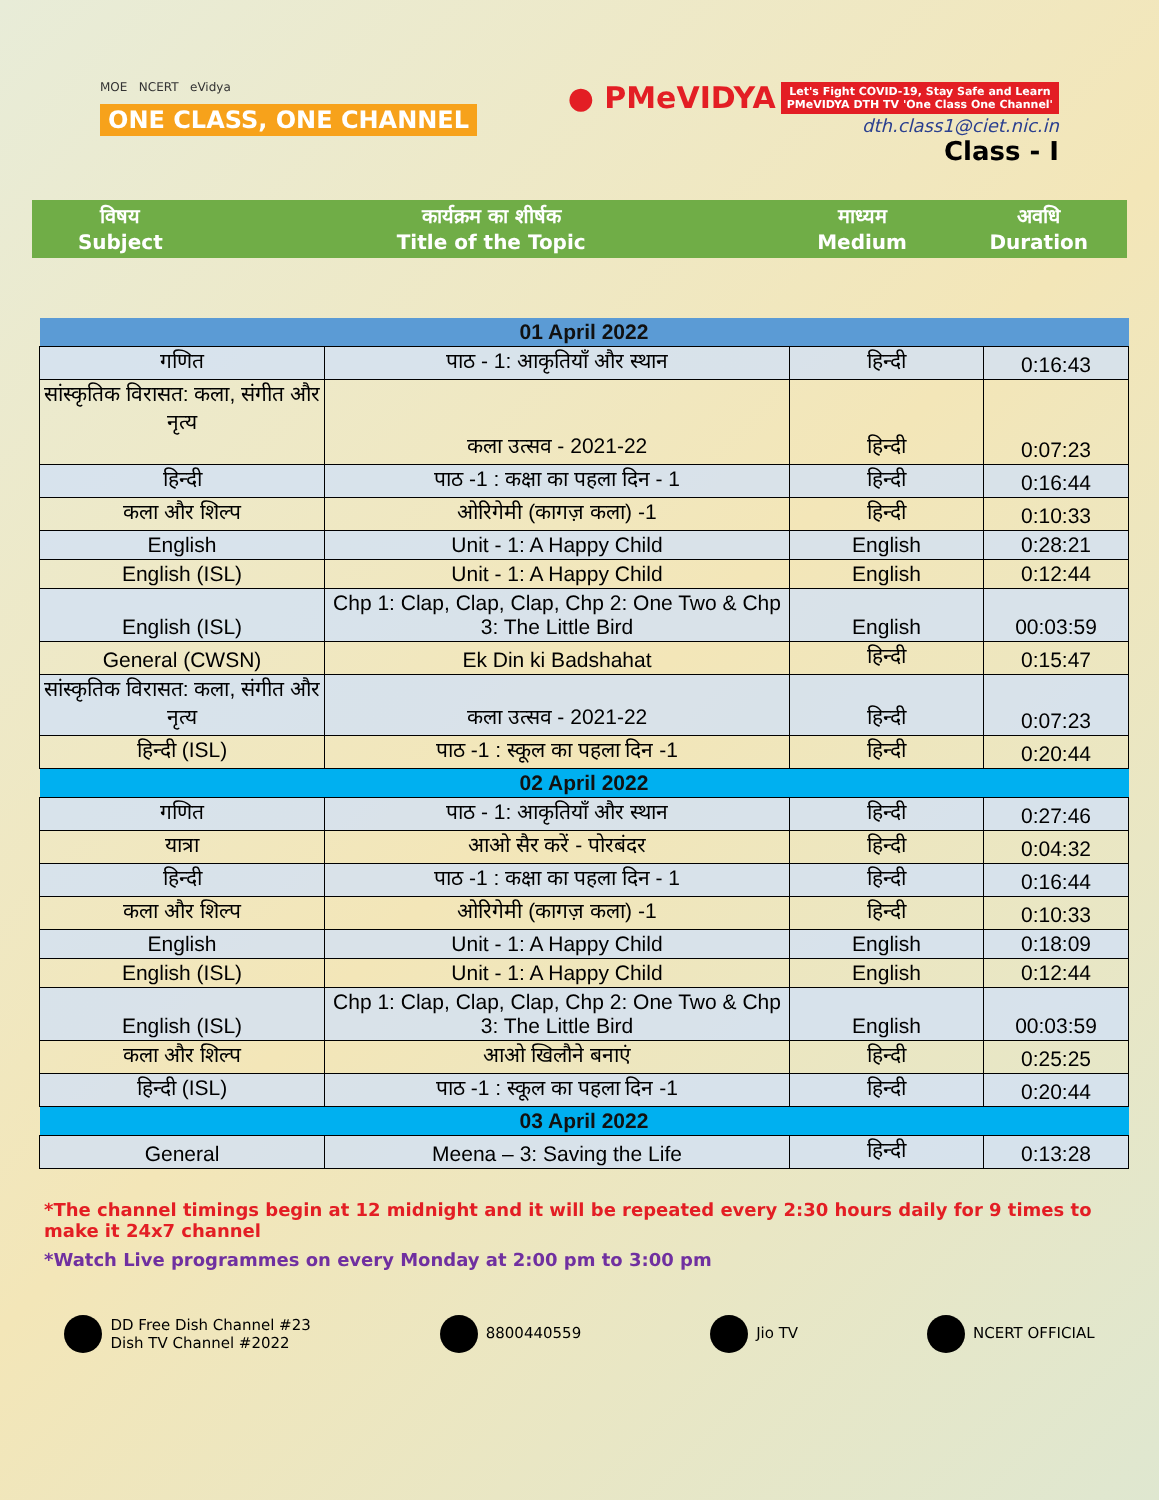MOE NCERT eVidya
ONE CLASS, ONE CHANNEL
● PMeVIDYA Let's Fight COVID-19, Stay Safe and Learn
PMeVIDYA DTH TV 'One Class One Channel'
dth.class1@ciet.nic.in
Class - I
विषय
Subject
कार्यक्रम का शीर्षक
Title of the Topic
माध्यम
Medium
अवधि
Duration
| 01 April 2022 | | | |
| गणित | पाठ - 1: आकृतियाँ और स्थान | हिन्दी | 0:16:43 |
| सांस्कृतिक विरासत: कला, संगीत और नृत्य | कला उत्सव - 2021-22 | हिन्दी | 0:07:23 |
| हिन्दी | पाठ -1 : कक्षा का पहला दिन - 1 | हिन्दी | 0:16:44 |
| कला और शिल्प | ओरिगेमी (कागज़ कला) -1 | हिन्दी | 0:10:33 |
| English | Unit - 1: A Happy Child | English | 0:28:21 |
| English (ISL) | Unit - 1: A Happy Child | English | 0:12:44 |
| English (ISL) | Chp 1: Clap, Clap, Clap, Chp 2: One Two & Chp 3: The Little Bird | English | 00:03:59 |
| General (CWSN) | Ek Din ki Badshahat | हिन्दी | 0:15:47 |
| सांस्कृतिक विरासत: कला, संगीत और नृत्य | कला उत्सव - 2021-22 | हिन्दी | 0:07:23 |
| हिन्दी (ISL) | पाठ -1 : स्कूल का पहला दिन -1 | हिन्दी | 0:20:44 |
| 02 April 2022 | | | |
| गणित | पाठ - 1: आकृतियाँ और स्थान | हिन्दी | 0:27:46 |
| यात्रा | आओ सैर करें - पोरबंदर | हिन्दी | 0:04:32 |
| हिन्दी | पाठ -1 : कक्षा का पहला दिन - 1 | हिन्दी | 0:16:44 |
| कला और शिल्प | ओरिगेमी (कागज़ कला) -1 | हिन्दी | 0:10:33 |
| English | Unit - 1: A Happy Child | English | 0:18:09 |
| English (ISL) | Unit - 1: A Happy Child | English | 0:12:44 |
| English (ISL) | Chp 1: Clap, Clap, Clap, Chp 2: One Two & Chp 3: The Little Bird | English | 00:03:59 |
| कला और शिल्प | आओ खिलौने बनाएं | हिन्दी | 0:25:25 |
| हिन्दी (ISL) | पाठ -1 : स्कूल का पहला दिन -1 | हिन्दी | 0:20:44 |
| 03 April 2022 | | | |
| General | Meena – 3: Saving the Life | हिन्दी | 0:13:28 |
*The channel timings begin at 12 midnight and it will be repeated every 2:30 hours daily for 9 times to make it 24x7 channel
*Watch Live programmes on every Monday at 2:00 pm to 3:00 pm
DD Free Dish Channel #23
Dish TV Channel #2022
8800440559 Jio TV NCERT OFFICIAL